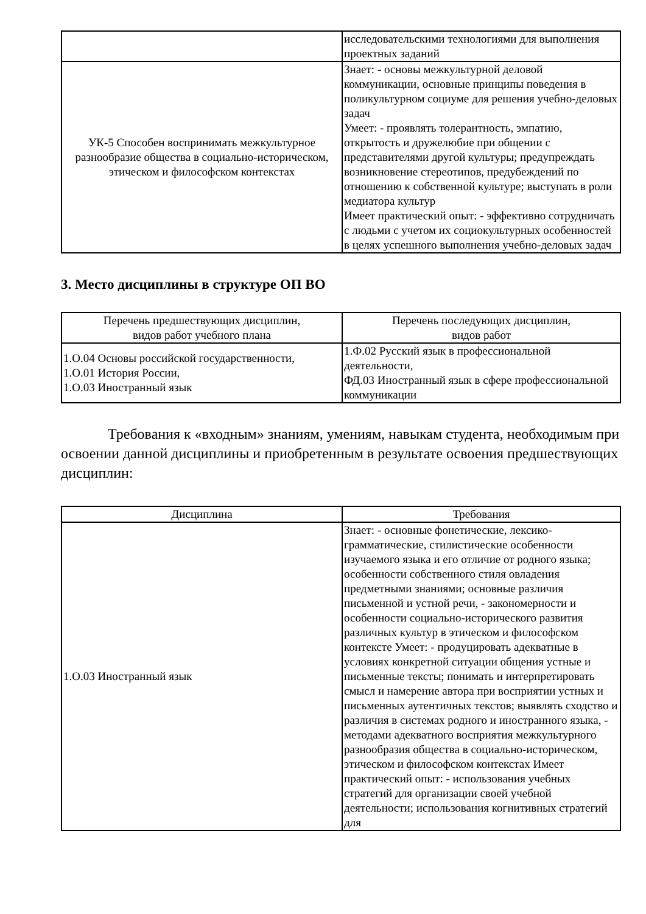| | исследовательскими технологиями для выполнения проектных заданий |
| УК-5 Способен воспринимать межкультурное разнообразие общества в социально-историческом, этическом и философском контекстах | Знает: - основы межкультурной деловой коммуникации, основные принципы поведения в поликультурном социуме для решения учебно-деловых задач Умеет: - проявлять толерантность, эмпатию, открытость и дружелюбие при общении с представителями другой культуры; предупреждать возникновение стереотипов, предубеждений по отношению к собственной культуре; выступать в роли медиатора культур Имеет практический опыт: - эффективно сотрудничать с людьми с учетом их социокультурных особенностей в целях успешного выполнения учебно-деловых задач |
3. Место дисциплины в структуре ОП ВО
| Перечень предшествующих дисциплин, видов работ учебного плана | Перечень последующих дисциплин, видов работ |
| --- | --- |
| 1.О.04 Основы российской государственности, 1.О.01 История России, 1.О.03 Иностранный язык | 1.Ф.02 Русский язык в профессиональной деятельности, ФД.03 Иностранный язык в сфере профессиональной коммуникации |
Требования к «входным» знаниям, умениям, навыкам студента, необходимым при освоении данной дисциплины и приобретенным в результате освоения предшествующих дисциплин:
| Дисциплина | Требования |
| --- | --- |
| 1.О.03 Иностранный язык | Знает: - основные фонетические, лексико-грамматические, стилистические особенности изучаемого языка и его отличие от родного языка; особенности собственного стиля овладения предметными знаниями; основные различия письменной и устной речи, - закономерности и особенности социально-исторического развития различных культур в этическом и философском контексте Умеет: - продуцировать адекватные в условиях конкретной ситуации общения устные и письменные тексты; понимать и интерпретировать смысл и намерение автора при восприятии устных и письменных аутентичных текстов; выявлять сходство и различия в системах родного и иностранного языка, - методами адекватного восприятия межкультурного разнообразия общества в социально-историческом, этическом и философском контекстах Имеет практический опыт: - использования учебных стратегий для организации своей учебной деятельности; использования когнитивных стратегий для |